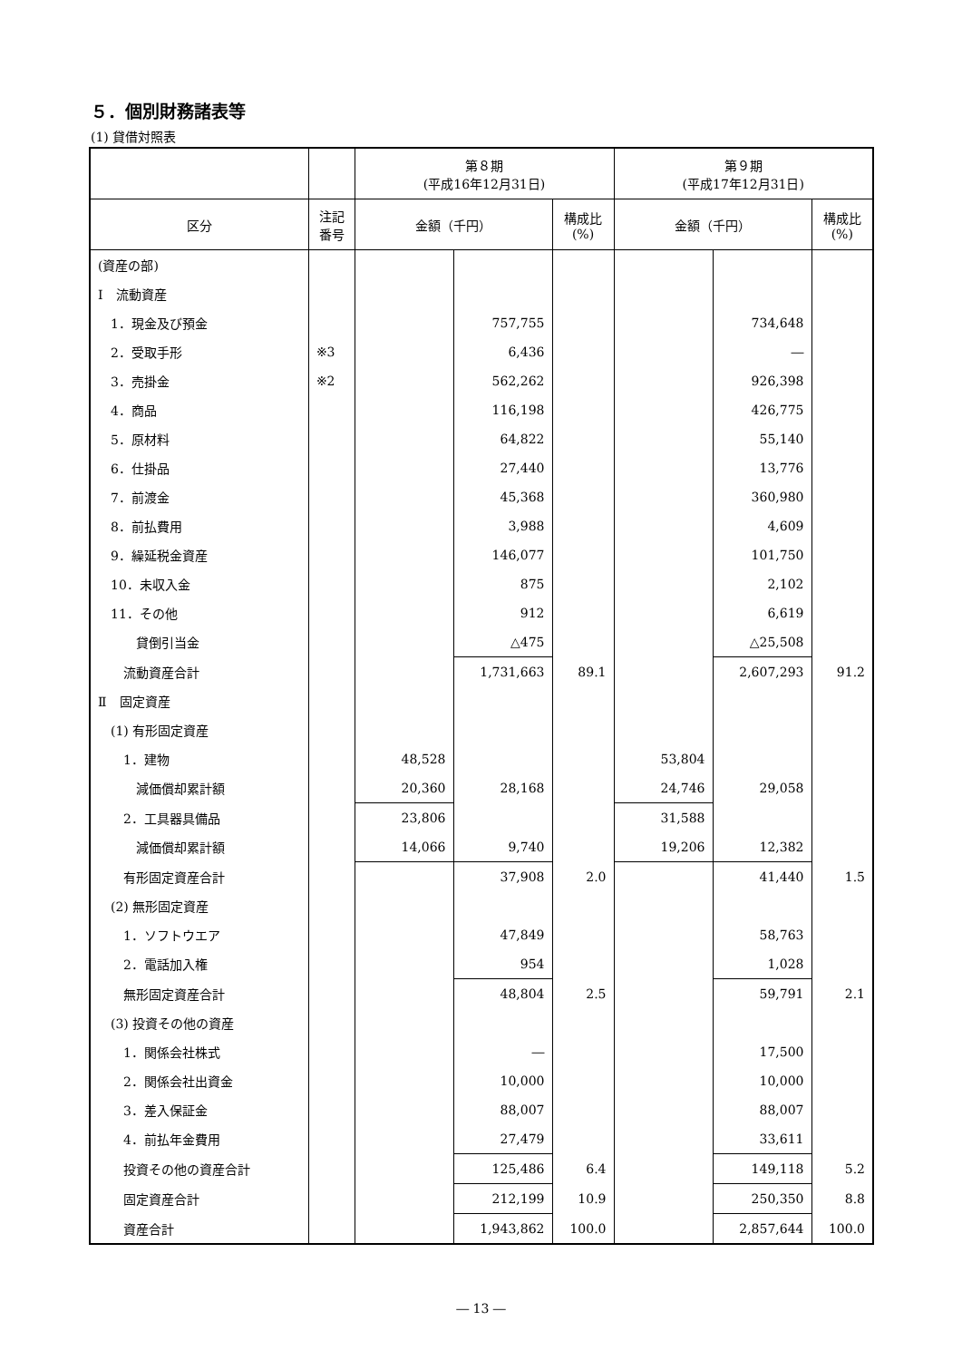５．個別財務諸表等
(1) 貸借対照表
| | | 第８期 (平成16年12月31日) | | | 第９期 (平成17年12月31日) | | |
| --- | --- | --- | --- | --- | --- | --- | --- |
| 区分 | 注記 番号 | 金額（千円） | | 構成比 (%) | 金額（千円） | | 構成比 (%) |
| (資産の部) | | | | | | | |
| Ⅰ 流動資産 | | | | | | | |
| 1．現金及び預金 | | | 757,755 | | | 734,648 | |
| 2．受取手形 | ※3 | | 6,436 | | | ― | |
| 3．売掛金 | ※2 | | 562,262 | | | 926,398 | |
| 4．商品 | | | 116,198 | | | 426,775 | |
| 5．原材料 | | | 64,822 | | | 55,140 | |
| 6．仕掛品 | | | 27,440 | | | 13,776 | |
| 7．前渡金 | | | 45,368 | | | 360,980 | |
| 8．前払費用 | | | 3,988 | | | 4,609 | |
| 9．繰延税金資産 | | | 146,077 | | | 101,750 | |
| 10．未収入金 | | | 875 | | | 2,102 | |
| 11．その他 | | | 912 | | | 6,619 | |
| 貸倒引当金 | | | △475 | | | △25,508 | |
| 流動資産合計 | | | 1,731,663 | 89.1 | | 2,607,293 | 91.2 |
| Ⅱ 固定資産 | | | | | | | |
| (1) 有形固定資産 | | | | | | | |
| 1．建物 | | 48,528 | | | 53,804 | | |
| 減価償却累計額 | | 20,360 | 28,168 | | 24,746 | 29,058 | |
| 2．工具器具備品 | | 23,806 | | | 31,588 | | |
| 減価償却累計額 | | 14,066 | 9,740 | | 19,206 | 12,382 | |
| 有形固定資産合計 | | | 37,908 | 2.0 | | 41,440 | 1.5 |
| (2) 無形固定資産 | | | | | | | |
| 1．ソフトウエア | | | 47,849 | | | 58,763 | |
| 2．電話加入権 | | | 954 | | | 1,028 | |
| 無形固定資産合計 | | | 48,804 | 2.5 | | 59,791 | 2.1 |
| (3) 投資その他の資産 | | | | | | | |
| 1．関係会社株式 | | | ― | | | 17,500 | |
| 2．関係会社出資金 | | | 10,000 | | | 10,000 | |
| 3．差入保証金 | | | 88,007 | | | 88,007 | |
| 4．前払年金費用 | | | 27,479 | | | 33,611 | |
| 投資その他の資産合計 | | | 125,486 | 6.4 | | 149,118 | 5.2 |
| 固定資産合計 | | | 212,199 | 10.9 | | 250,350 | 8.8 |
| 資産合計 | | | 1,943,862 | 100.0 | | 2,857,644 | 100.0 |
― 13 ―